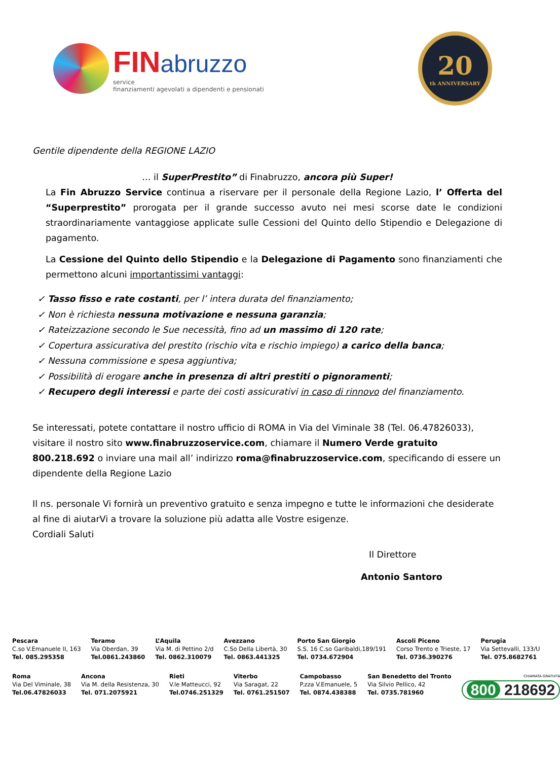FIN abruzzo
service
finanziamenti agevolati a dipendenti e pensionati
20
th ANNIVERSARY
Gentile dipendente della REGIONE LAZIO
… il SuperPrestito” di Finabruzzo, ancora più Super!
La Fin Abruzzo Service continua a riservare per il personale della Regione Lazio, l’ Offerta del “Superprestito” prorogata per il grande successo avuto nei mesi scorse date le condizioni straordinariamente vantaggiose applicate sulle Cessioni del Quinto dello Stipendio e Delegazione di pagamento.
La Cessione del Quinto dello Stipendio e la Delegazione di Pagamento sono finanziamenti che permettono alcuni importantissimi vantaggi:
✓ Tasso fisso e rate costanti, per l’ intera durata del finanziamento;
✓ Non è richiesta nessuna motivazione e nessuna garanzia;
✓ Rateizzazione secondo le Sue necessità, fino ad un massimo di 120 rate;
✓ Copertura assicurativa del prestito (rischio vita e rischio impiego) a carico della banca;
✓ Nessuna commissione e spesa aggiuntiva;
✓ Possibilità di erogare anche in presenza di altri prestiti o pignoramenti;
✓ Recupero degli interessi e parte dei costi assicurativi in caso di rinnovo del finanziamento.
Se interessati, potete contattare il nostro ufficio di ROMA in Via del Viminale 38 (Tel. 06.47826033), visitare il nostro sito www.finabruzzoservice.com, chiamare il Numero Verde gratuito 800.218.692 o inviare una mail all’ indirizzo roma@finabruzzoservice.com, specificando di essere un dipendente della Regione Lazio
Il ns. personale Vi fornirà un preventivo gratuito e senza impegno e tutte le informazioni che desiderate al fine di aiutarVi a trovare la soluzione più adatta alle Vostre esigenze.
Cordiali Saluti
Il Direttore
Antonio Santoro
Pescara
C.so V.Emanuele II, 163
Tel. 085.295358
Teramo
Via Oberdan, 39
Tel.0861.243860
L’Aquila
Via M. di Pettino 2/d
Tel. 0862.310079
Avezzano
C.So Della Libertà, 30
Tel. 0863.441325
Porto San Giorgio
S.S. 16 C.so Garibaldi,189/191
Tel. 0734.672904
Ascoli Piceno
Corso Trento e Trieste, 17
Tel. 0736.390276
Perugia
Via Settevalli, 133/U
Tel. 075.8682761
Roma
Via Del Viminale, 38
Tel.06.47826033
Ancona
Via M. della Resistenza, 30
Tel. 071.2075921
Rieti
V.le Matteucci, 92
Tel.0746.251329
Viterbo
Via Saragat, 22
Tel. 0761.251507
Campobasso
P.zza V.Emanuele, 5
Tel. 0874.438388
San Benedetto del Tronto
Via Silvio Pellico, 42
Tel. 0735.781960
CHIAMATA GRATUITA
800 218692